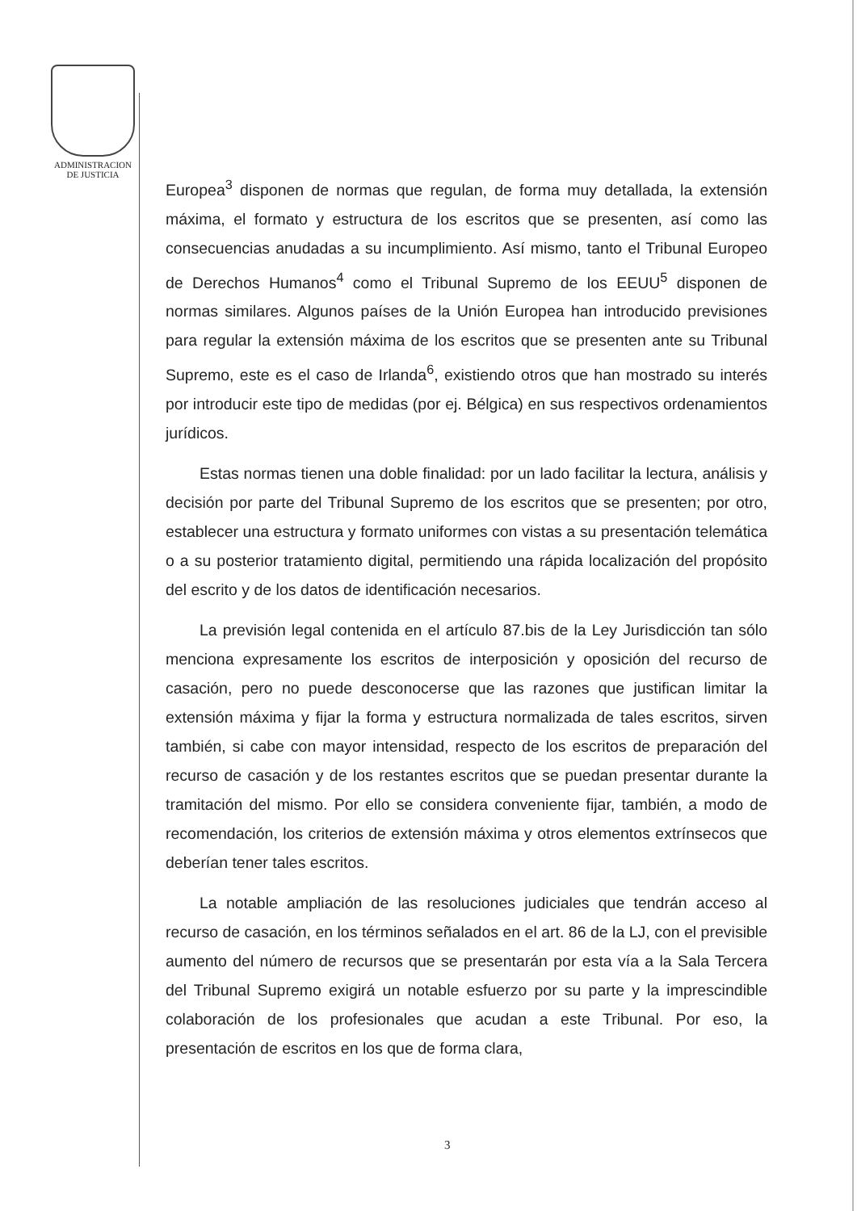ADMINISTRACION
DE JUSTICIA
Europea<sup>3</sup> disponen de normas que regulan, de forma muy detallada, la extensión máxima, el formato y estructura de los escritos que se presenten, así como las consecuencias anudadas a su incumplimiento. Así mismo, tanto el Tribunal Europeo de Derechos Humanos<sup>4</sup> como el Tribunal Supremo de los EEUU<sup>5</sup> disponen de normas similares. Algunos países de la Unión Europea han introducido previsiones para regular la extensión máxima de los escritos que se presenten ante su Tribunal Supremo, este es el caso de Irlanda<sup>6</sup>, existiendo otros que han mostrado su interés por introducir este tipo de medidas (por ej. Bélgica) en sus respectivos ordenamientos jurídicos.
Estas normas tienen una doble finalidad: por un lado facilitar la lectura, análisis y decisión por parte del Tribunal Supremo de los escritos que se presenten; por otro, establecer una estructura y formato uniformes con vistas a su presentación telemática o a su posterior tratamiento digital, permitiendo una rápida localización del propósito del escrito y de los datos de identificación necesarios.
La previsión legal contenida en el artículo 87.bis de la Ley Jurisdicción tan sólo menciona expresamente los escritos de interposición y oposición del recurso de casación, pero no puede desconocerse que las razones que justifican limitar la extensión máxima y fijar la forma y estructura normalizada de tales escritos, sirven también, si cabe con mayor intensidad, respecto de los escritos de preparación del recurso de casación y de los restantes escritos que se puedan presentar durante la tramitación del mismo. Por ello se considera conveniente fijar, también, a modo de recomendación, los criterios de extensión máxima y otros elementos extrínsecos que deberían tener tales escritos.
La notable ampliación de las resoluciones judiciales que tendrán acceso al recurso de casación, en los términos señalados en el art. 86 de la LJ, con el previsible aumento del número de recursos que se presentarán por esta vía a la Sala Tercera del Tribunal Supremo exigirá un notable esfuerzo por su parte y la imprescindible colaboración de los profesionales que acudan a este Tribunal. Por eso, la presentación de escritos en los que de forma clara,
3